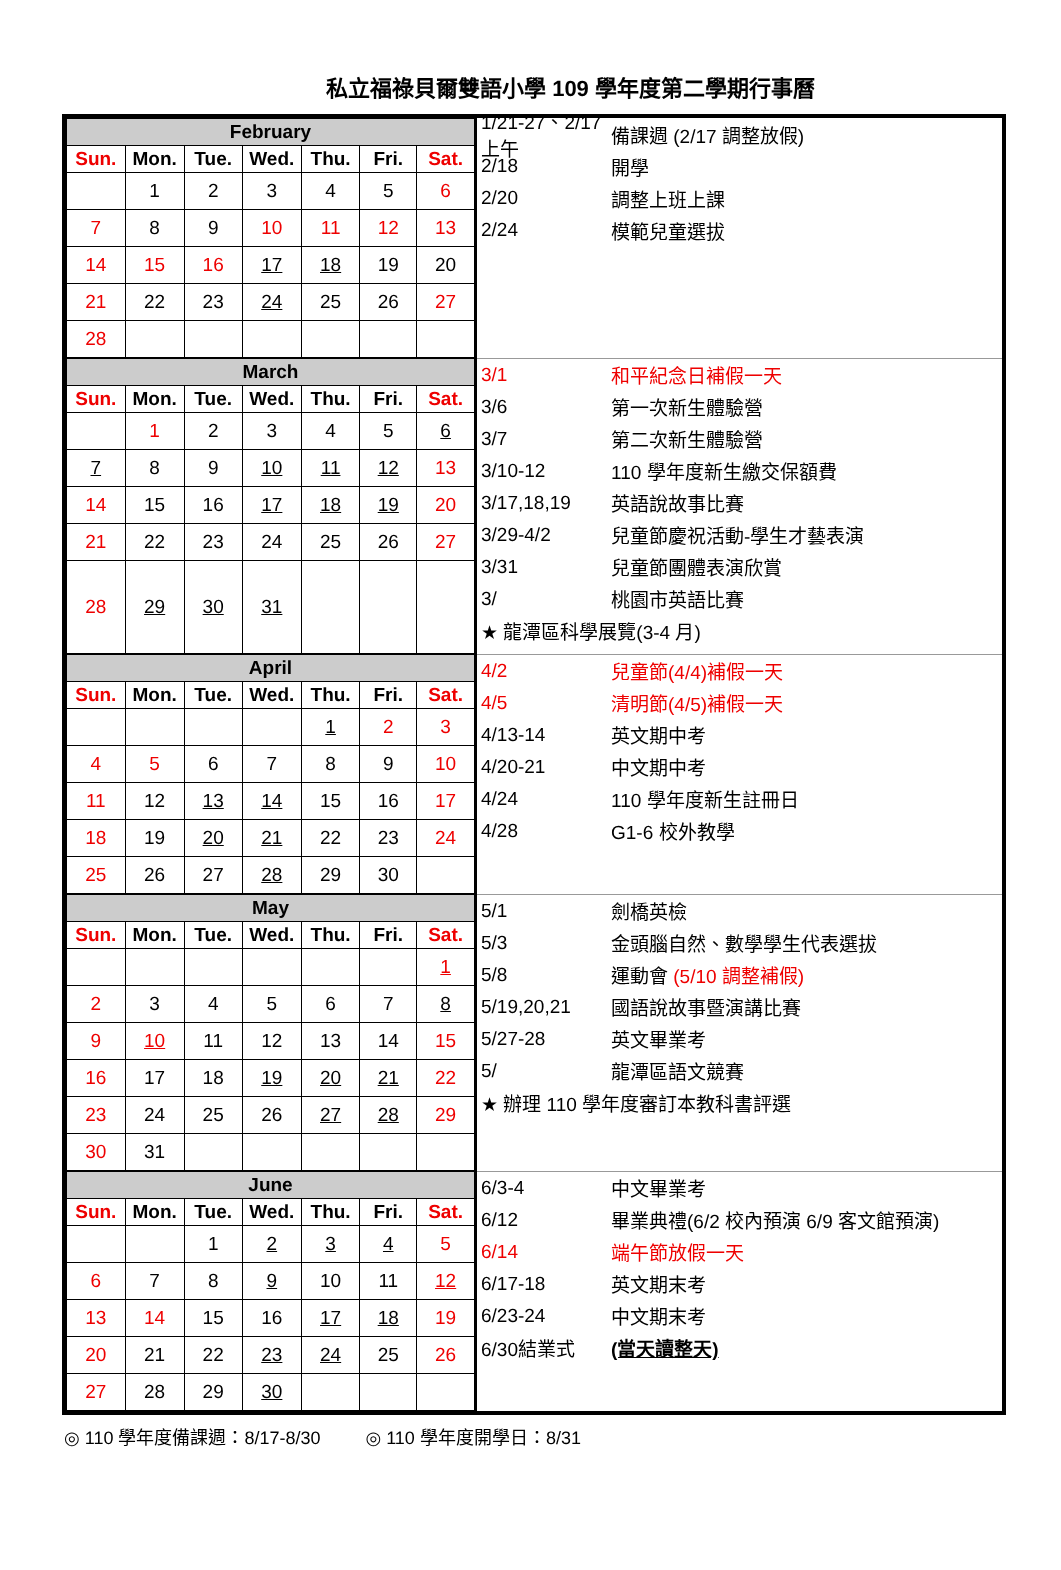私立福祿貝爾雙語小學 109 學年度第二學期行事曆
| / February / / / / / / / / --- / --- / --- / --- / --- / --- / --- / / Sun. / Mon. / Tue. / Wed. / Thu. / Fri. / Sat. / / / 1 / 2 / 3 / 4 / 5 / 6 / / 7 / 8 / 9 / 10 / 11 / 12 / 13 / / 14 / 15 / 16 / 17 / 18 / 19 / 20 / / 21 / 22 / 23 / 24 / 25 / 26 / 27 / / 28 / / / / / / / | 1/21-27、2/17 上午 備課週 (2/17 調整放假) 2/18 開學 2/20 調整上班上課 2/24 模範兒童選拔 |
| / March / / / / / / / / --- / --- / --- / --- / --- / --- / --- / / Sun. / Mon. / Tue. / Wed. / Thu. / Fri. / Sat. / / / 1 / 2 / 3 / 4 / 5 / 6 / / 7 / 8 / 9 / 10 / 11 / 12 / 13 / / 14 / 15 / 16 / 17 / 18 / 19 / 20 / / 21 / 22 / 23 / 24 / 25 / 26 / 27 / / 28 / 29 / 30 / 31 / / / / | 3/1 和平紀念日補假一天 3/6 第一次新生體驗營 3/7 第二次新生體驗營 3/10-12 110 學年度新生繳交保額費 3/17,18,19 英語說故事比賽 3/29-4/2 兒童節慶祝活動-學生才藝表演 3/31 兒童節團體表演欣賞 3/ 桃園市英語比賽 ★ 龍潭區科學展覽(3-4 月) |
| / April / / / / / / / / --- / --- / --- / --- / --- / --- / --- / / Sun. / Mon. / Tue. / Wed. / Thu. / Fri. / Sat. / / / / / / 1 / 2 / 3 / / 4 / 5 / 6 / 7 / 8 / 9 / 10 / / 11 / 12 / 13 / 14 / 15 / 16 / 17 / / 18 / 19 / 20 / 21 / 22 / 23 / 24 / / 25 / 26 / 27 / 28 / 29 / 30 / / | 4/2 兒童節(4/4)補假一天 4/5 清明節(4/5)補假一天 4/13-14 英文期中考 4/20-21 中文期中考 4/24 110 學年度新生註冊日 4/28 G1-6 校外教學 |
| / May / / / / / / / / --- / --- / --- / --- / --- / --- / --- / / Sun. / Mon. / Tue. / Wed. / Thu. / Fri. / Sat. / / / / / / / / 1 / / 2 / 3 / 4 / 5 / 6 / 7 / 8 / / 9 / 10 / 11 / 12 / 13 / 14 / 15 / / 16 / 17 / 18 / 19 / 20 / 21 / 22 / / 23 / 24 / 25 / 26 / 27 / 28 / 29 / / 30 / 31 / / / / / / | 5/1 劍橋英檢 5/3 金頭腦自然、數學學生代表選拔 5/8 運動會 (5/10 調整補假) 5/19,20,21 國語說故事暨演講比賽 5/27-28 英文畢業考 5/ 龍潭區語文競賽 ★ 辦理 110 學年度審訂本教科書評選 |
| / June / / / / / / / / --- / --- / --- / --- / --- / --- / --- / / Sun. / Mon. / Tue. / Wed. / Thu. / Fri. / Sat. / / / / 1 / 2 / 3 / 4 / 5 / / 6 / 7 / 8 / 9 / 10 / 11 / 12 / / 13 / 14 / 15 / 16 / 17 / 18 / 19 / / 20 / 21 / 22 / 23 / 24 / 25 / 26 / / 27 / 28 / 29 / 30 / / / / | 6/3-4 中文畢業考 6/12 畢業典禮(6/2 校內預演 6/9 客文館預演) 6/14 端午節放假一天 6/17-18 英文期末考 6/23-24 中文期末考 6/30結業式 (當天讀整天) |
◎ 110 學年度備課週：8/17-8/30 ◎ 110 學年度開學日：8/31